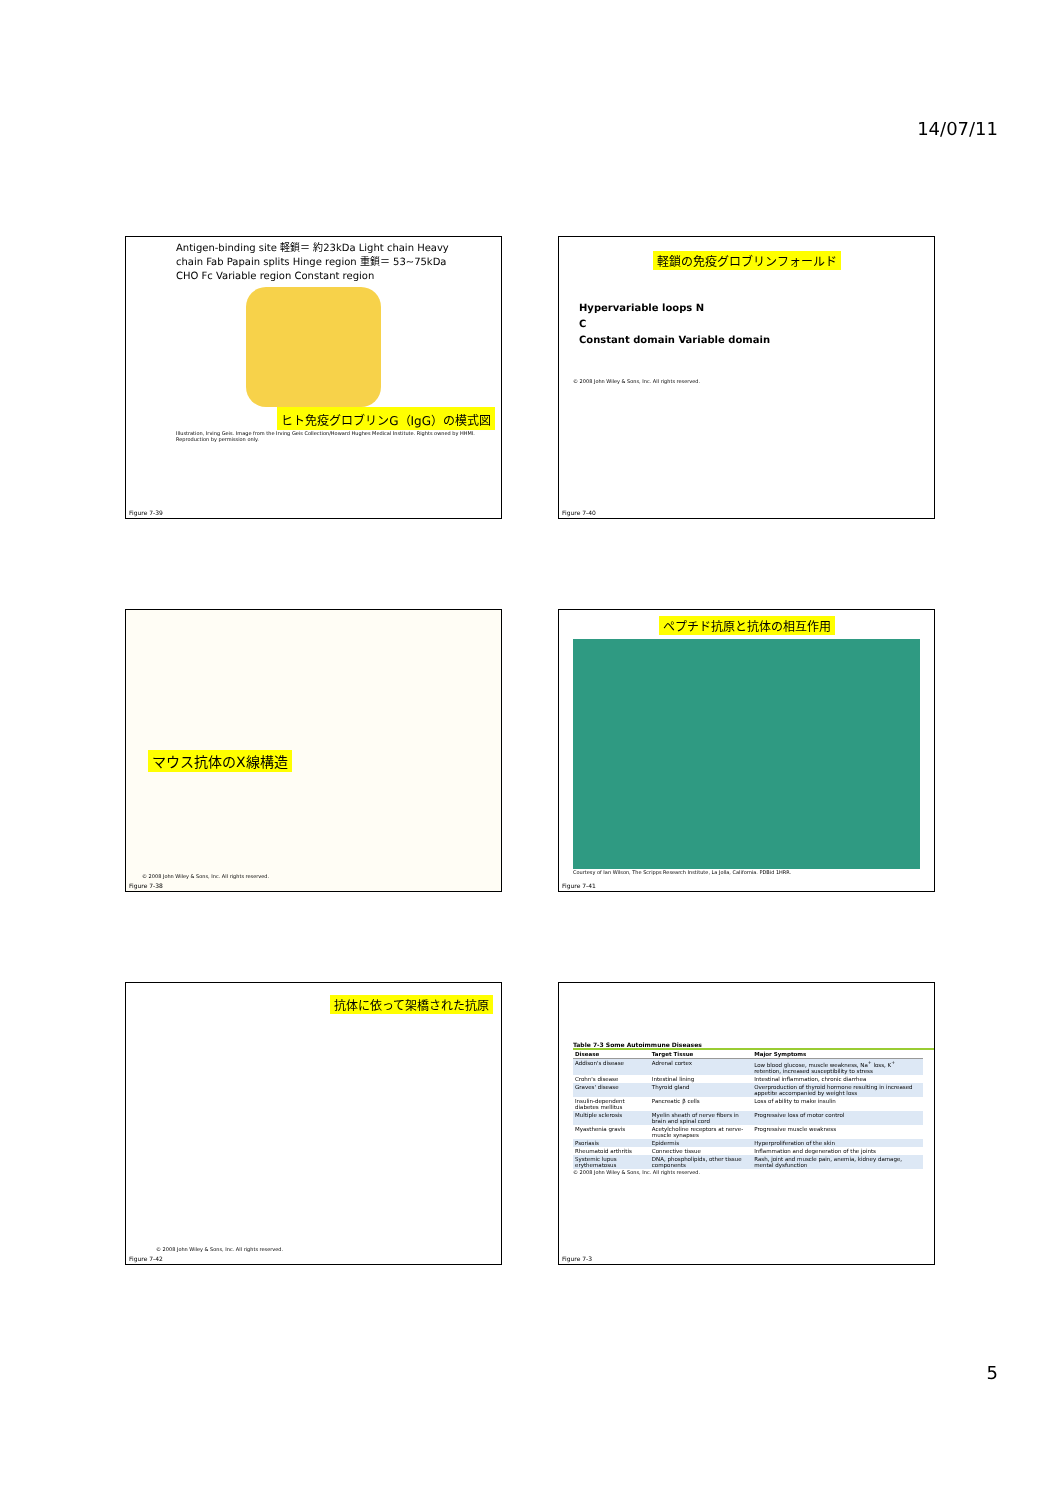14/07/11
Antigen-binding site 軽鎖＝ 約23kDa Light chain Heavy chain Fab Papain splits Hinge region 重鎖＝ 53~75kDa CHO Fc Variable region Constant region
ヒト免疫グロブリンG（IgG）の模式図
Illustration, Irving Geis. Image from the Irving Geis Collection/Howard Hughes Medical Institute. Rights owned by HHMI. Reproduction by permission only.
Figure 7-39
軽鎖の免疫グロブリンフォールド
Hypervariable loops N
C
Constant domain Variable domain
© 2008 John Wiley & Sons, Inc. All rights reserved.
Figure 7-40
マウス抗体のX線構造
© 2008 John Wiley & Sons, Inc. All rights reserved.
Figure 7-38
ペプチド抗原と抗体の相互作用
Courtesy of Ian Wilson, The Scripps Research Institute, La Jolla, California. PDBid 1HRR.
Figure 7-41
抗体に依って架橋された抗原
© 2008 John Wiley & Sons, Inc. All rights reserved.
Figure 7-42
Table 7-3 Some Autoimmune Diseases
| Disease | Target Tissue | Major Symptoms |
| --- | --- | --- |
| Addison's disease | Adrenal cortex | Low blood glucose, muscle weakness, Na<sup>+</sup> loss, K<sup>+</sup> retention, increased susceptibility to stress |
| Crohn's disease | Intestinal lining | Intestinal inflammation, chronic diarrhea |
| Graves' disease | Thyroid gland | Overproduction of thyroid hormone resulting in increased appetite accompanied by weight loss |
| Insulin-dependent diabetes mellitus | Pancreatic β cells | Loss of ability to make insulin |
| Multiple sclerosis | Myelin sheath of nerve fibers in brain and spinal cord | Progressive loss of motor control |
| Myasthenia gravis | Acetylcholine receptors at nerve-muscle synapses | Progressive muscle weakness |
| Psoriasis | Epidermis | Hyperproliferation of the skin |
| Rheumatoid arthritis | Connective tissue | Inflammation and degeneration of the joints |
| Systemic lupus erythematosus | DNA, phospholipids, other tissue components | Rash, joint and muscle pain, anemia, kidney damage, mental dysfunction |
© 2008 John Wiley & Sons, Inc. All rights reserved.
Figure 7-3
5